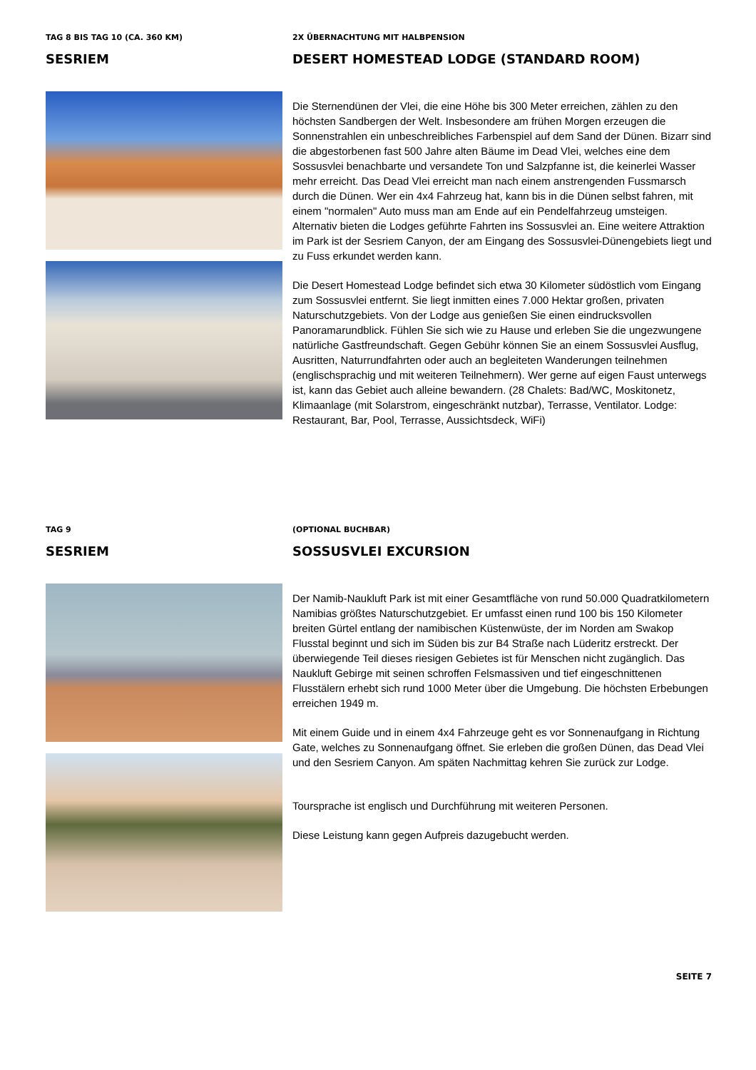TAG 8 BIS TAG 10 (CA. 360 KM)
SESRIEM
2X ÜBERNACHTUNG MIT HALBPENSION
DESERT HOMESTEAD LODGE (STANDARD ROOM)
Die Sternendünen der Vlei, die eine Höhe bis 300 Meter erreichen, zählen zu den höchsten Sandbergen der Welt. Insbesondere am frühen Morgen erzeugen die Sonnenstrahlen ein unbeschreibliches Farbenspiel auf dem Sand der Dünen. Bizarr sind die abgestorbenen fast 500 Jahre alten Bäume im Dead Vlei, welches eine dem Sossusvlei benachbarte und versandete Ton und Salzpfanne ist, die keinerlei Wasser mehr erreicht. Das Dead Vlei erreicht man nach einem anstrengenden Fussmarsch durch die Dünen. Wer ein 4x4 Fahrzeug hat, kann bis in die Dünen selbst fahren, mit einem "normalen" Auto muss man am Ende auf ein Pendelfahrzeug umsteigen. Alternativ bieten die Lodges geführte Fahrten ins Sossusvlei an. Eine weitere Attraktion im Park ist der Sesriem Canyon, der am Eingang des Sossusvlei-Dünengebiets liegt und zu Fuss erkundet werden kann.
Die Desert Homestead Lodge befindet sich etwa 30 Kilometer südöstlich vom Eingang zum Sossusvlei entfernt. Sie liegt inmitten eines 7.000 Hektar großen, privaten Naturschutzgebiets. Von der Lodge aus genießen Sie einen eindrucksvollen Panoramarundblick. Fühlen Sie sich wie zu Hause und erleben Sie die ungezwungene natürliche Gastfreundschaft. Gegen Gebühr können Sie an einem Sossusvlei Ausflug, Ausritten, Naturrundfahrten oder auch an begleiteten Wanderungen teilnehmen (englischsprachig und mit weiteren Teilnehmern). Wer gerne auf eigen Faust unterwegs ist, kann das Gebiet auch alleine bewandern. (28 Chalets: Bad/WC, Moskitonetz, Klimaanlage (mit Solarstrom, eingeschränkt nutzbar), Terrasse, Ventilator. Lodge: Restaurant, Bar, Pool, Terrasse, Aussichtsdeck, WiFi)
TAG 9
SESRIEM
(OPTIONAL BUCHBAR)
SOSSUSVLEI EXCURSION
Der Namib-Naukluft Park ist mit einer Gesamtfläche von rund 50.000 Quadratkilometern Namibias größtes Naturschutzgebiet. Er umfasst einen rund 100 bis 150 Kilometer breiten Gürtel entlang der namibischen Küstenwüste, der im Norden am Swakop Flusstal beginnt und sich im Süden bis zur B4 Straße nach Lüderitz erstreckt. Der überwiegende Teil dieses riesigen Gebietes ist für Menschen nicht zugänglich. Das Naukluft Gebirge mit seinen schroffen Felsmassiven und tief eingeschnittenen Flusstälern erhebt sich rund 1000 Meter über die Umgebung. Die höchsten Erbebungen erreichen 1949 m.
Mit einem Guide und in einem 4x4 Fahrzeuge geht es vor Sonnenaufgang in Richtung Gate, welches zu Sonnenaufgang öffnet. Sie erleben die großen Dünen, das Dead Vlei und den Sesriem Canyon. Am späten Nachmittag kehren Sie zurück zur Lodge.
Toursprache ist englisch und Durchführung mit weiteren Personen.
Diese Leistung kann gegen Aufpreis dazugebucht werden.
SEITE 7